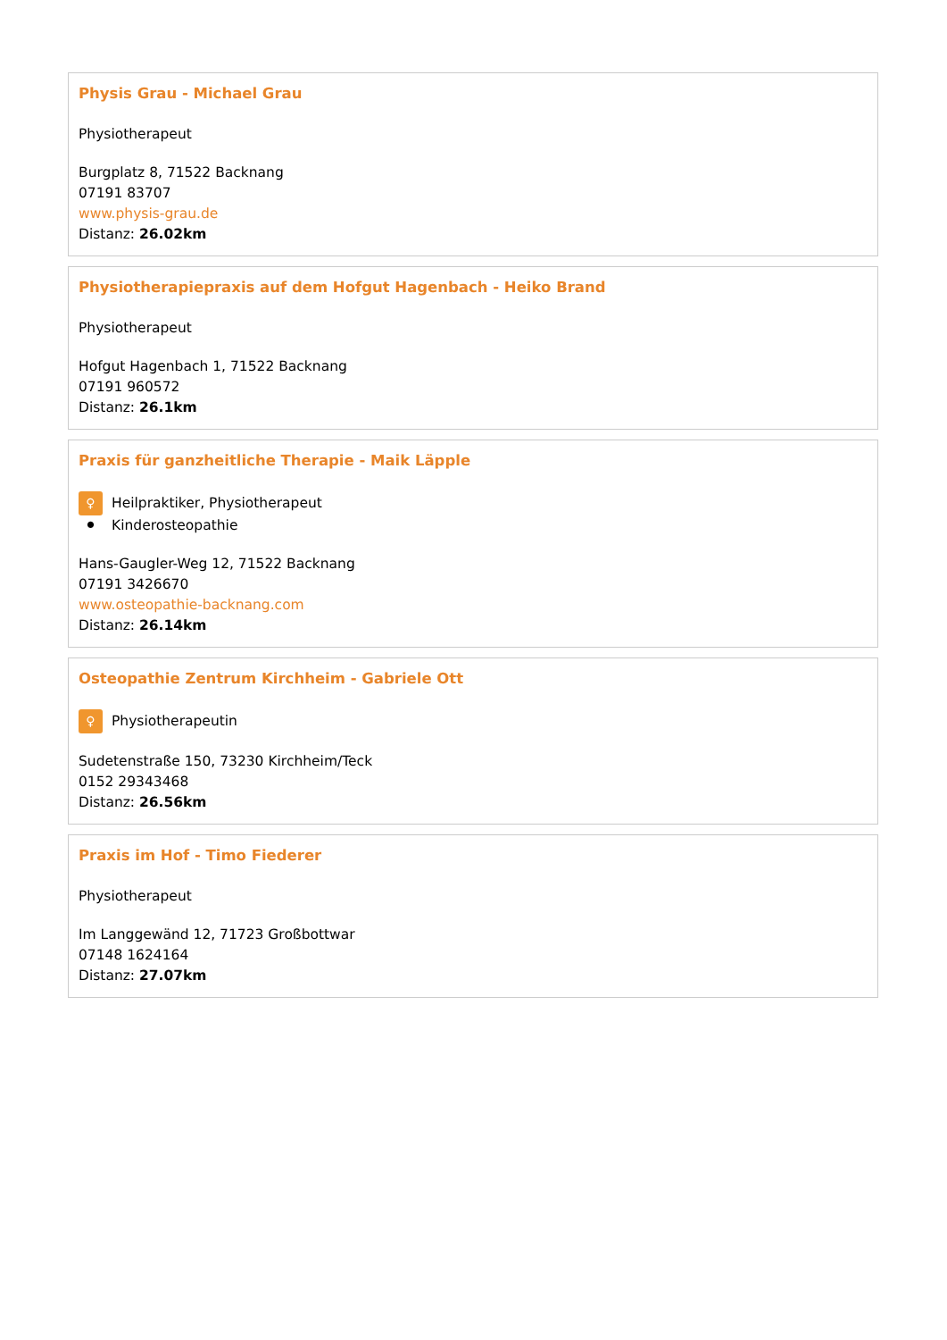Physis Grau - Michael Grau
Physiotherapeut
Burgplatz 8, 71522 Backnang
07191 83707
www.physis-grau.de
Distanz: 26.02km
Physiotherapiepraxis auf dem Hofgut Hagenbach - Heiko Brand
Physiotherapeut
Hofgut Hagenbach 1, 71522 Backnang
07191 960572
Distanz: 26.1km
Praxis für ganzheitliche Therapie - Maik Läpple
♀ Heilpraktiker, Physiotherapeut
⚫ Kinderosteopathie
Hans-Gaugler-Weg 12, 71522 Backnang
07191 3426670
www.osteopathie-backnang.com
Distanz: 26.14km
Osteopathie Zentrum Kirchheim - Gabriele Ott
♀ Physiotherapeutin
Sudetenstraße 150, 73230 Kirchheim/Teck
0152 29343468
Distanz: 26.56km
Praxis im Hof - Timo Fiederer
Physiotherapeut
Im Langgewänd 12, 71723 Großbottwar
07148 1624164
Distanz: 27.07km